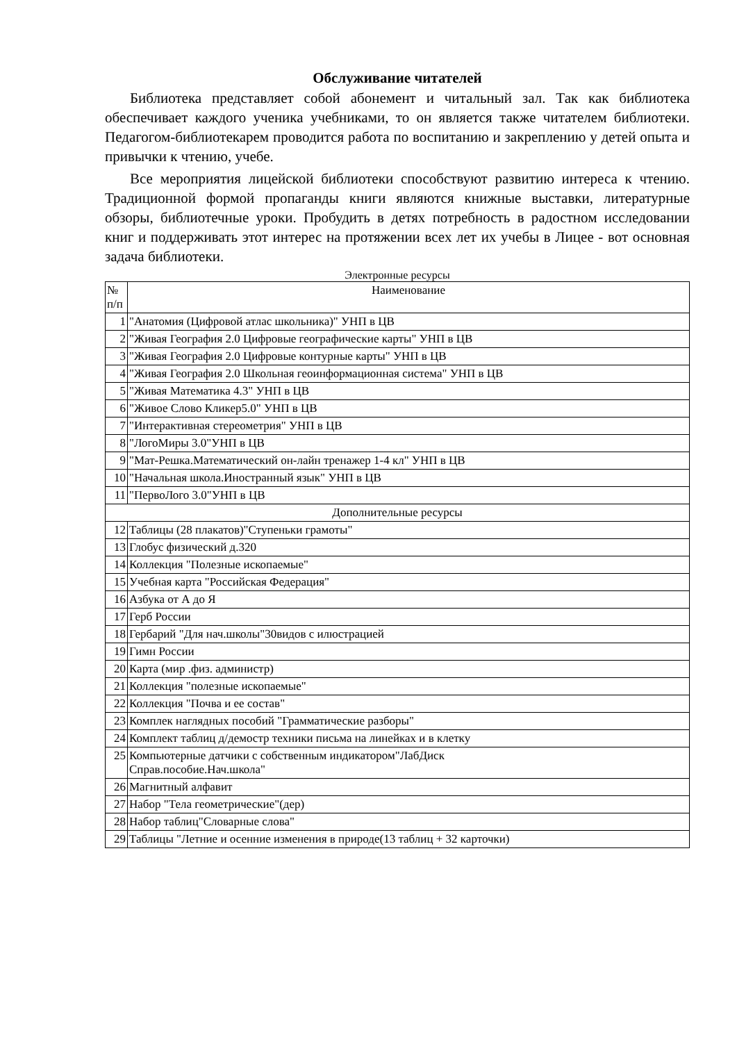Обслуживание читателей
Библиотека представляет собой абонемент и читальный зал. Так как библиотека обеспечивает каждого ученика учебниками, то он является также читателем библиотеки. Педагогом-библиотекарем проводится работа по воспитанию и закреплению у детей опыта и привычки к чтению, учебе.
Все мероприятия лицейской библиотеки способствуют развитию интереса к чтению. Традиционной формой пропаганды книги являются книжные выставки, литературные обзоры, библиотечные уроки. Пробудить в детях потребность в радостном исследовании книг и поддерживать этот интерес на протяжении всех лет их учебы в Лицее - вот основная задача библиотеки.
Электронные ресурсы
| № п/п | Наименование |
| --- | --- |
| 1 | "Анатомия (Цифровой атлас школьника)" УНП в ЦВ |
| 2 | "Живая География 2.0 Цифровые географические карты" УНП в ЦВ |
| 3 | "Живая География 2.0 Цифровые контурные карты" УНП в ЦВ |
| 4 | "Живая География 2.0 Школьная геоинформационная система" УНП в ЦВ |
| 5 | "Живая Математика 4.3" УНП в ЦВ |
| 6 | "Живое Слово Кликер5.0" УНП в ЦВ |
| 7 | "Интерактивная стереометрия" УНП в ЦВ |
| 8 | "ЛогоМиры 3.0"УНП в ЦВ |
| 9 | "Мат-Решка.Математический он-лайн тренажер 1-4 кл" УНП в ЦВ |
| 10 | "Начальная школа.Иностранный язык" УНП в ЦВ |
| 11 | "ПервоЛого 3.0"УНП в ЦВ |
| Дополнительные ресурсы | |
| 12 | Таблицы (28 плакатов)"Ступеньки грамоты" |
| 13 | Глобус физический д.320 |
| 14 | Коллекция "Полезные ископаемые" |
| 15 | Учебная карта "Российская Федерация" |
| 16 | Азбука от А до Я |
| 17 | Герб России |
| 18 | Гербарий "Для нач.школы"30видов с илюстрацией |
| 19 | Гимн России |
| 20 | Карта (мир .физ. администр) |
| 21 | Коллекция "полезные ископаемые" |
| 22 | Коллекция "Почва и ее состав" |
| 23 | Комплек наглядных пособий "Грамматические разборы" |
| 24 | Комплект таблиц д/демостр техники письма на линейках и в клетку |
| 25 | Компьютерные датчики с собственным индикатором"ЛабДиск Справ.пособие.Нач.школа" |
| 26 | Магнитный алфавит |
| 27 | Набор "Тела геометрические"(дер) |
| 28 | Набор таблиц"Словарные слова" |
| 29 | Таблицы "Летние и осенние изменения в природе(13 таблиц + 32 карточки) |